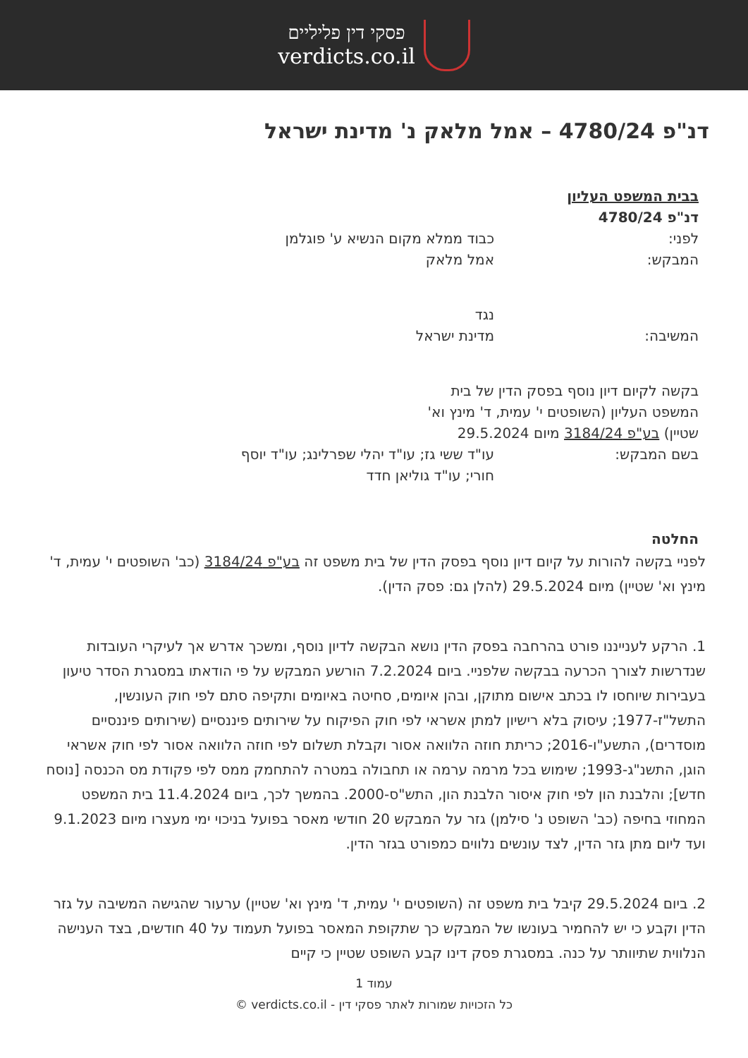פסקי דין פליליים
verdicts.co.il
דנ"פ 4780/24 – אמל מלאק נ' מדינת ישראל
בבית המשפט העליון
דנ"פ 4780/24
| לפני: | כבוד ממלא מקום הנשיא ע' פוגלמן |
| המבקש: | אמל מלאק |
| | נגד |
| המשיבה: | מדינת ישראל |
| בקשה לקיום דיון נוסף בפסק הדין של בית המשפט העליון (השופטים י' עמית, ד' מינץ וא' שטיין) בע"פ 3184/24 מיום 29.5.2024 | |
| בשם המבקש: | עו"ד ששי גז; עו"ד יהלי שפרלינג; עו"ד יוסף חורי; עו"ד גוליאן חדד |
החלטה
לפניי בקשה להורות על קיום דיון נוסף בפסק הדין של בית משפט זה בע"פ 3184/24 (כב' השופטים י' עמית, ד' מינץ וא' שטיין) מיום 29.5.2024 (להלן גם: פסק הדין).
1. הרקע לענייננו פורט בהרחבה בפסק הדין נושא הבקשה לדיון נוסף, ומשכך אדרש אך לעיקרי העובדות שנדרשות לצורך הכרעה בבקשה שלפניי. ביום 7.2.2024 הורשע המבקש על פי הודאתו במסגרת הסדר טיעון בעבירות שיוחסו לו בכתב אישום מתוקן, ובהן איומים, סחיטה באיומים ותקיפה סתם לפי חוק העונשין, התשל"ז-1977; עיסוק בלא רישיון למתן אשראי לפי חוק הפיקוח על שירותים פיננסיים (שירותים פיננסיים מוסדרים), התשע"ו-2016; כריתת חוזה הלוואה אסור וקבלת תשלום לפי חוזה הלוואה אסור לפי חוק אשראי הוגן, התשנ"ג-1993; שימוש בכל מרמה ערמה או תחבולה במטרה להתחמק ממס לפי פקודת מס הכנסה [נוסח חדש]; והלבנת הון לפי חוק איסור הלבנת הון, התש"ס-2000. בהמשך לכך, ביום 11.4.2024 בית המשפט המחוזי בחיפה (כב' השופט נ' סילמן) גזר על המבקש 20 חודשי מאסר בפועל בניכוי ימי מעצרו מיום 9.1.2023 ועד ליום מתן גזר הדין, לצד עונשים נלווים כמפורט בגזר הדין.
2. ביום 29.5.2024 קיבל בית משפט זה (השופטים י' עמית, ד' מינץ וא' שטיין) ערעור שהגישה המשיבה על גזר הדין וקבע כי יש להחמיר בעונשו של המבקש כך שתקופת המאסר בפועל תעמוד על 40 חודשים, בצד הענישה הנלווית שתיוותר על כנה. במסגרת פסק דינו קבע השופט שטיין כי קיים
עמוד 1
כל הזכויות שמורות לאתר פסקי דין - verdicts.co.il ©